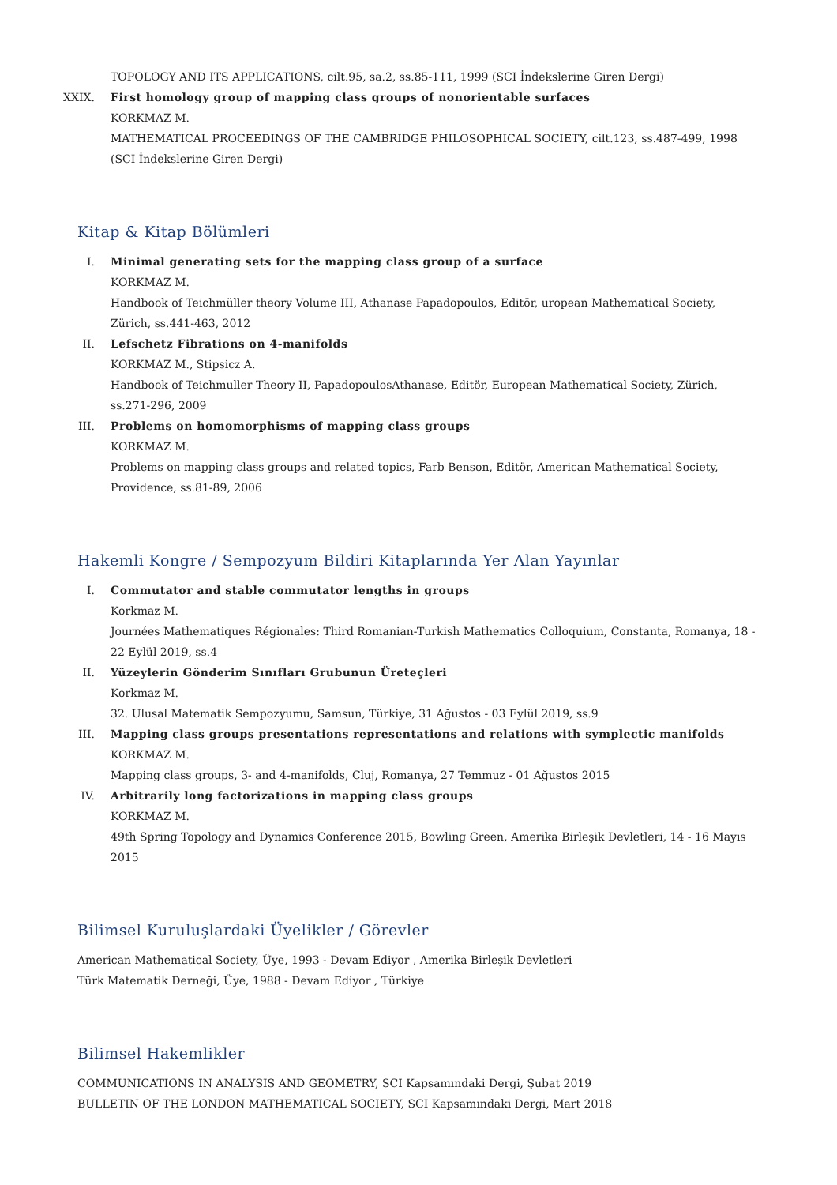TOPOLOGY AND ITS APPLICATIONS, cilt.95, sa.2, ss.85-111, 1999 (SCI İndekslerine Giren Dergi)
XXIX. First homology group of mapping class groups of nonorientable surfaces
KORKMAZ M.
MATHEMATICAL PROCEEDINGS OF THE CAMBRIDGE PHILOSOPHICAL SOCIETY, cilt.123, ss.487-499, 1998 (SCI İndekslerine Giren Dergi)
Kitap & Kitap Bölümleri
I. Minimal generating sets for the mapping class group of a surface
KORKMAZ M.
Handbook of Teichmüller theory Volume III, Athanase Papadopoulos, Editör, uropean Mathematical Society, Zürich, ss.441-463, 2012
II. Lefschetz Fibrations on 4-manifolds
KORKMAZ M., Stipsicz A.
Handbook of Teichmuller Theory II, PapadopoulosAthanase, Editör, European Mathematical Society, Zürich, ss.271-296, 2009
III. Problems on homomorphisms of mapping class groups
KORKMAZ M.
Problems on mapping class groups and related topics, Farb Benson, Editör, American Mathematical Society, Providence, ss.81-89, 2006
Hakemli Kongre / Sempozyum Bildiri Kitaplarında Yer Alan Yayınlar
I. Commutator and stable commutator lengths in groups
Korkmaz M.
Journées Mathematiques Régionales: Third Romanian-Turkish Mathematics Colloquium, Constanta, Romanya, 18 - 22 Eylül 2019, ss.4
II. Yüzeylerin Gönderim Sınıfları Grubunun Üreteçleri
Korkmaz M.
32. Ulusal Matematik Sempozyumu, Samsun, Türkiye, 31 Ağustos - 03 Eylül 2019, ss.9
III. Mapping class groups presentations representations and relations with symplectic manifolds
KORKMAZ M.
Mapping class groups, 3- and 4-manifolds, Cluj, Romanya, 27 Temmuz - 01 Ağustos 2015
IV. Arbitrarily long factorizations in mapping class groups
KORKMAZ M.
49th Spring Topology and Dynamics Conference 2015, Bowling Green, Amerika Birleşik Devletleri, 14 - 16 Mayıs 2015
Bilimsel Kuruluşlardaki Üyelikler / Görevler
American Mathematical Society, Üye, 1993 - Devam Ediyor , Amerika Birleşik Devletleri
Türk Matematik Derneği, Üye, 1988 - Devam Ediyor , Türkiye
Bilimsel Hakemlikler
COMMUNICATIONS IN ANALYSIS AND GEOMETRY, SCI Kapsamındaki Dergi, Şubat 2019
BULLETIN OF THE LONDON MATHEMATICAL SOCIETY, SCI Kapsamındaki Dergi, Mart 2018